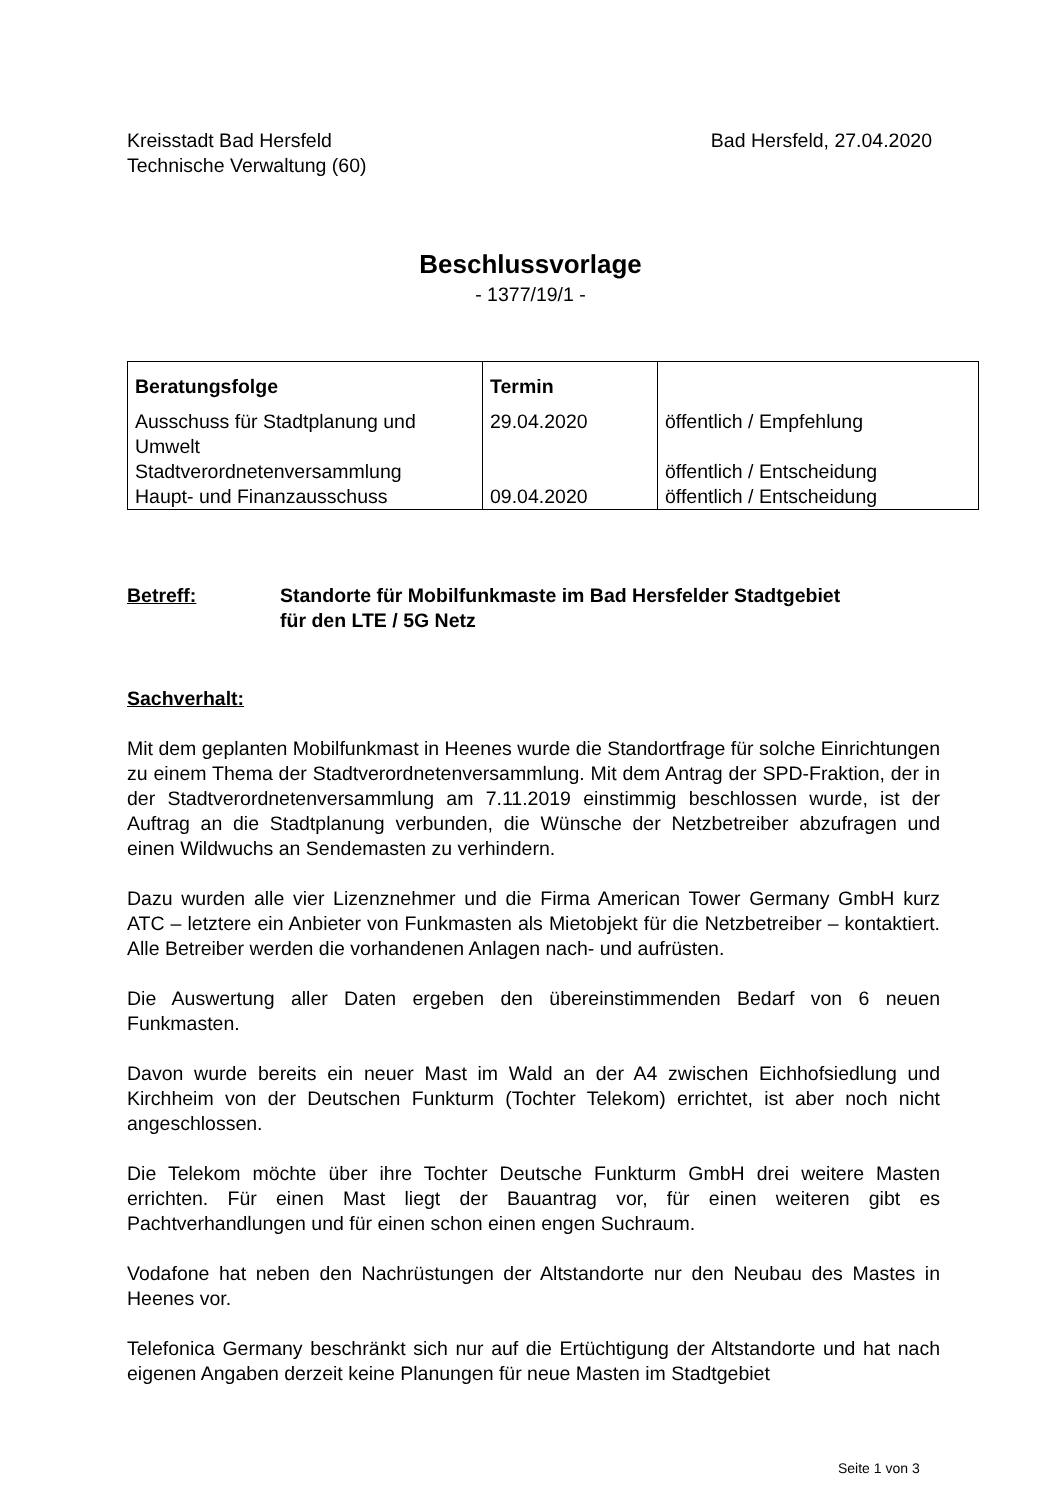Kreisstadt Bad Hersfeld
Technische Verwaltung (60)
Bad Hersfeld, 27.04.2020
Beschlussvorlage
- 1377/19/1 -
| Beratungsfolge | Termin | |
| --- | --- | --- |
| Ausschuss für Stadtplanung und Umwelt | 29.04.2020 | öffentlich / Empfehlung |
| Stadtverordnetenversammlung | | öffentlich / Entscheidung |
| Haupt- und Finanzausschuss | 09.04.2020 | öffentlich / Entscheidung |
Betreff: Standorte für Mobilfunkmaste im Bad Hersfelder Stadtgebiet
für den LTE / 5G Netz
Sachverhalt:
Mit dem geplanten Mobilfunkmast in Heenes wurde die Standortfrage für solche Einrichtungen zu einem Thema der Stadtverordnetenversammlung. Mit dem Antrag der SPD-Fraktion, der in der Stadtverordnetenversammlung am 7.11.2019 einstimmig beschlossen wurde, ist der Auftrag an die Stadtplanung verbunden, die Wünsche der Netzbetreiber abzufragen und einen Wildwuchs an Sendemasten zu verhindern.
Dazu wurden alle vier Lizenznehmer und die Firma American Tower Germany GmbH kurz ATC – letztere ein Anbieter von Funkmasten als Mietobjekt für die Netzbetreiber – kontaktiert. Alle Betreiber werden die vorhandenen Anlagen nach- und aufrüsten.
Die Auswertung aller Daten ergeben den übereinstimmenden Bedarf von 6 neuen Funkmasten.
Davon wurde bereits ein neuer Mast im Wald an der A4 zwischen Eichhofsiedlung und Kirchheim von der Deutschen Funkturm (Tochter Telekom) errichtet, ist aber noch nicht angeschlossen.
Die Telekom möchte über ihre Tochter Deutsche Funkturm GmbH drei weitere Masten errichten. Für einen Mast liegt der Bauantrag vor, für einen weiteren gibt es Pachtverhandlungen und für einen schon einen engen Suchraum.
Vodafone hat neben den Nachrüstungen der Altstandorte nur den Neubau des Mastes in Heenes vor.
Telefonica Germany beschränkt sich nur auf die Ertüchtigung der Altstandorte und hat nach eigenen Angaben derzeit keine Planungen für neue Masten im Stadtgebiet
Seite 1 von 3